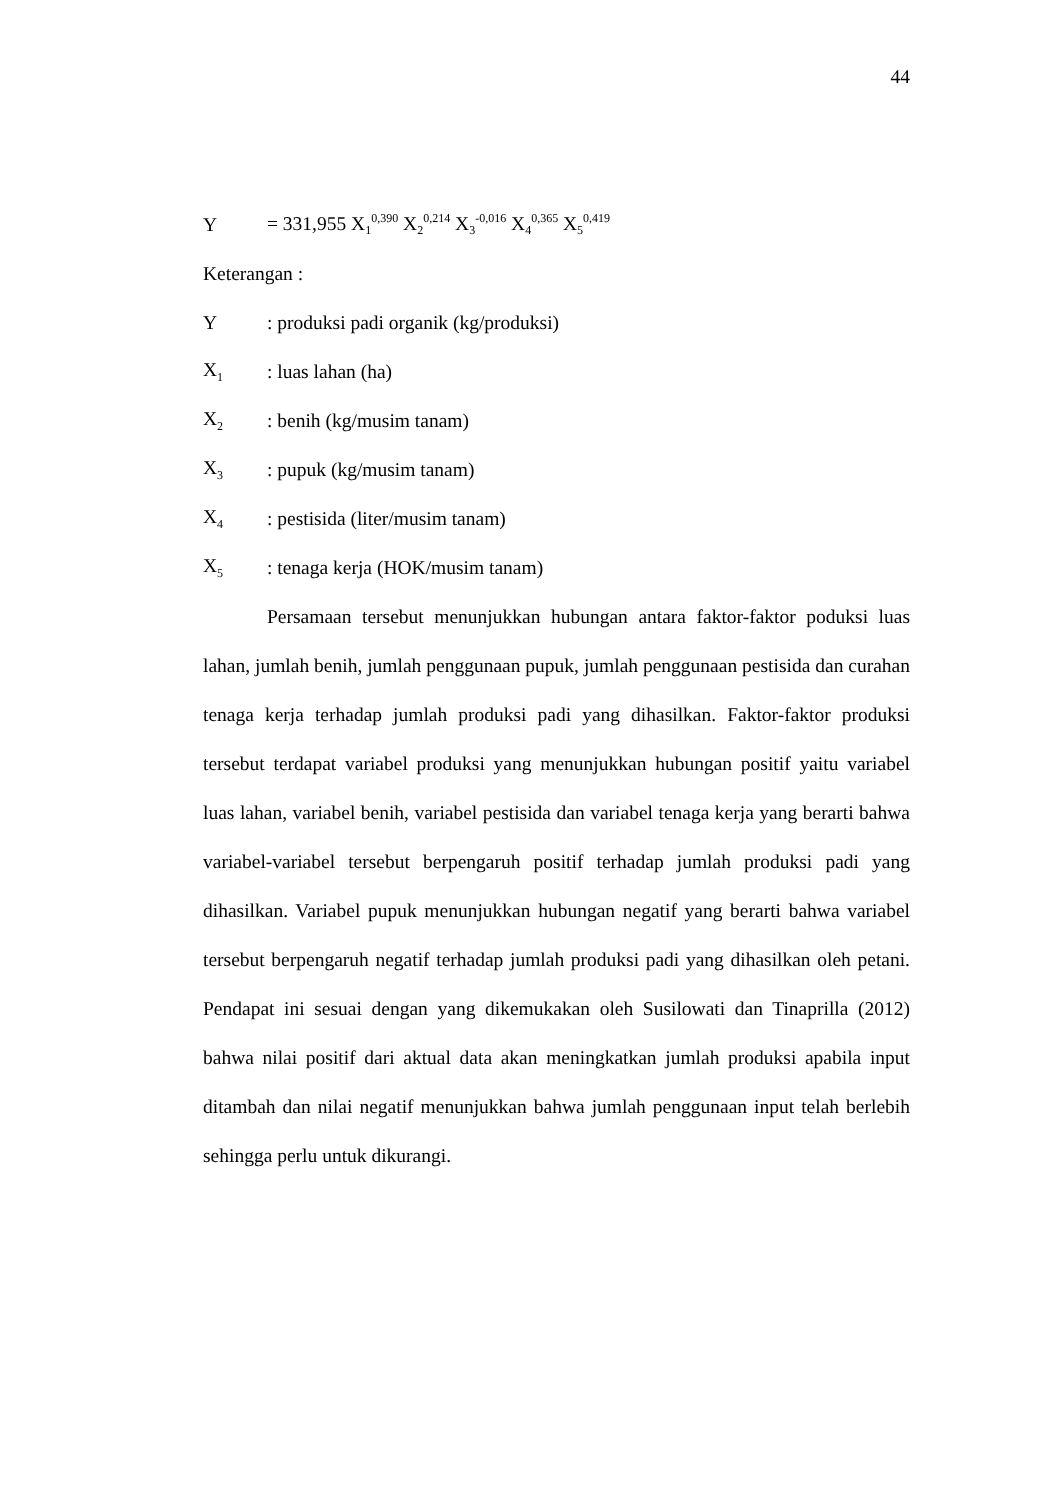44
Y = 331,955 X<sub>1</sub><sup>0,390</sup> X<sub>2</sub><sup>0,214</sup> X<sub>3</sub><sup>-0,016</sup> X<sub>4</sub><sup>0,365</sup> X<sub>5</sub><sup>0,419</sup>
Keterangan :
Y: produksi padi organik (kg/produksi)
X<sub>1</sub>: luas lahan (ha)
X<sub>2</sub>: benih (kg/musim tanam)
X<sub>3</sub>: pupuk (kg/musim tanam)
X<sub>4</sub>: pestisida (liter/musim tanam)
X<sub>5</sub>: tenaga kerja (HOK/musim tanam)
Persamaan tersebut menunjukkan hubungan antara faktor-faktor poduksi luas lahan, jumlah benih, jumlah penggunaan pupuk, jumlah penggunaan pestisida dan curahan tenaga kerja terhadap jumlah produksi padi yang dihasilkan. Faktor-faktor produksi tersebut terdapat variabel produksi yang menunjukkan hubungan positif yaitu variabel luas lahan, variabel benih, variabel pestisida dan variabel tenaga kerja yang berarti bahwa variabel-variabel tersebut berpengaruh positif terhadap jumlah produksi padi yang dihasilkan. Variabel pupuk menunjukkan hubungan negatif yang berarti bahwa variabel tersebut berpengaruh negatif terhadap jumlah produksi padi yang dihasilkan oleh petani. Pendapat ini sesuai dengan yang dikemukakan oleh Susilowati dan Tinaprilla (2012) bahwa nilai positif dari aktual data akan meningkatkan jumlah produksi apabila input ditambah dan nilai negatif menunjukkan bahwa jumlah penggunaan input telah berlebih sehingga perlu untuk dikurangi.